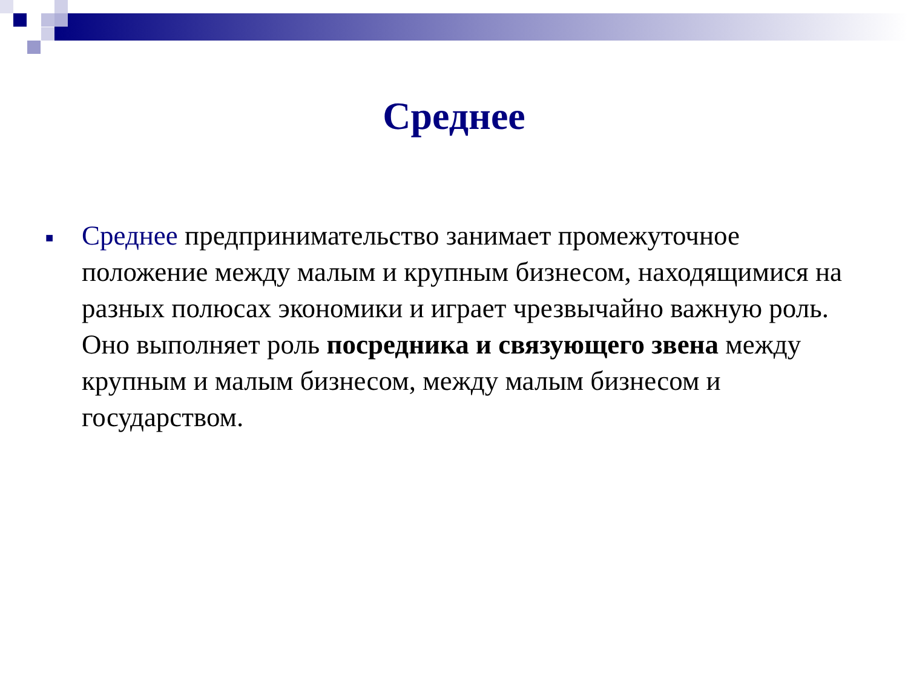Среднее
■
Среднее предпринимательство занимает промежуточное положение между малым и крупным бизнесом, находящимися на разных полюсах экономики и играет чрезвычайно важную роль. Оно выполняет роль посредника и связующего звена между крупным и малым бизнесом, между малым бизнесом и государством.